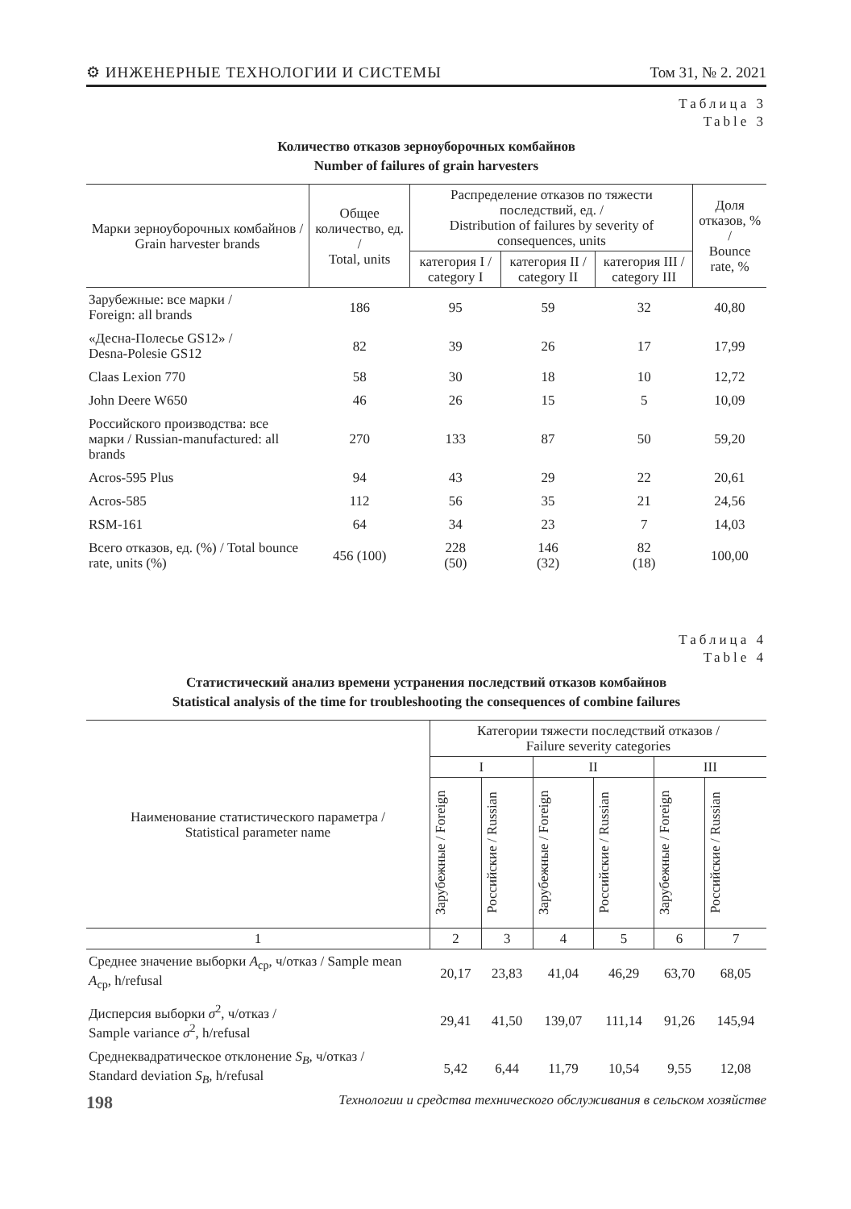⚙ ИНЖЕНЕРНЫЕ ТЕХНОЛОГИИ И СИСТЕМЫ Том 31, № 2. 2021
Таблица 3
Table 3
Количество отказов зерноуборочных комбайнов
Number of failures of grain harvesters
| Марки зерноуборочных комбайнов / Grain harvester brands | Общее количество, ед. / Total, units | Распределение отказов по тяжести последствий, ед. / Distribution of failures by severity of consequences, units | | | Доля отказов, % / Bounce rate, % |
| --- | --- | --- | --- | --- | --- |
| | | категория I / category I | категория II / category II | категория III / category III | |
| Зарубежные: все марки / Foreign: all brands | 186 | 95 | 59 | 32 | 40,80 |
| «Десна-Полесье GS12» / Desna-Polesie GS12 | 82 | 39 | 26 | 17 | 17,99 |
| Claas Lexion 770 | 58 | 30 | 18 | 10 | 12,72 |
| John Deere W650 | 46 | 26 | 15 | 5 | 10,09 |
| Российского производства: все марки / Russian-manufactured: all brands | 270 | 133 | 87 | 50 | 59,20 |
| Acros-595 Plus | 94 | 43 | 29 | 22 | 20,61 |
| Acros-585 | 112 | 56 | 35 | 21 | 24,56 |
| RSM-161 | 64 | 34 | 23 | 7 | 14,03 |
| Всего отказов, ед. (%) / Total bounce rate, units (%) | 456 (100) | 228 (50) | 146 (32) | 82 (18) | 100,00 |
Таблица 4
Table 4
Статистический анализ времени устранения последствий отказов комбайнов
Statistical analysis of the time for troubleshooting the consequences of combine failures
| Наименование статистического параметра / Statistical parameter name | Категории тяжести последствий отказов / Failure severity categories | | | | | |
| --- | --- | --- | --- | --- | --- | --- |
| | I | | II | | III | |
| | Зарубежные / Foreign | Российские / Russian | Зарубежные / Foreign | Российские / Russian | Зарубежные / Foreign | Российские / Russian |
| 1 | 2 | 3 | 4 | 5 | 6 | 7 |
| Среднее значение выборки A<sub>ср</sub>, ч/отказ / Sample mean A<sub>ср</sub>, h/refusal | 20,17 | 23,83 | 41,04 | 46,29 | 63,70 | 68,05 |
| Дисперсия выборки σ<sup>2</sup>, ч/отказ / Sample variance σ<sup>2</sup>, h/refusal | 29,41 | 41,50 | 139,07 | 111,14 | 91,26 | 145,94 |
| Среднеквадратическое отклонение S<sub>B</sub> , ч/отказ / Standard deviation S<sub>B</sub> , h/refusal | 5,42 | 6,44 | 11,79 | 10,54 | 9,55 | 12,08 |
198 Технологии и средства технического обслуживания в сельском хозяйстве